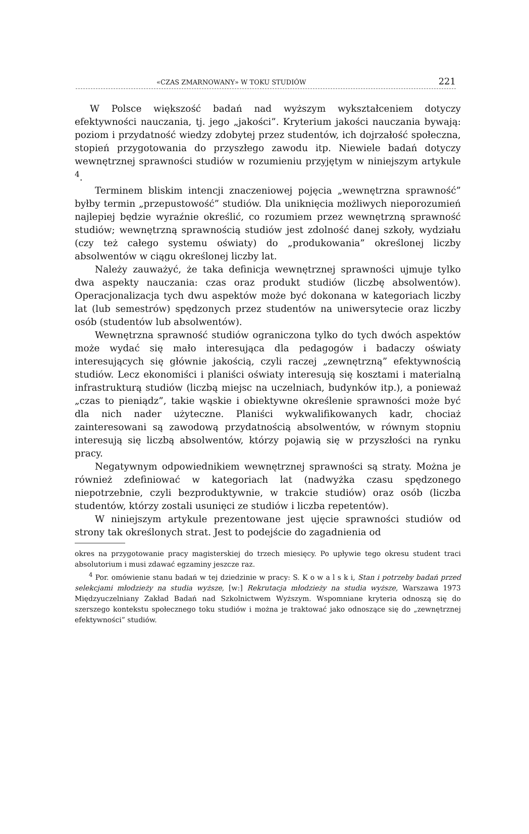«CZAS ZMARNOWANY» W TOKU STUDIÓW 221
W Polsce większość badań nad wyższym wykształceniem dotyczy efektywności nauczania, tj. jego „jakości”. Kryterium jakości nauczania bywają: poziom i przydatność wiedzy zdobytej przez studentów, ich dojrzałość społeczna, stopień przygotowania do przyszłego zawodu itp. Niewiele badań dotyczy wewnętrznej sprawności studiów w rozumieniu przyjętym w niniejszym artykule <sup>4</sup>.
Terminem bliskim intencji znaczeniowej pojęcia „wewnętrzna sprawność” byłby termin „przepustowość” studiów. Dla uniknięcia możliwych nieporozumień najlepiej będzie wyraźnie określić, co rozumiem przez wewnętrzną sprawność studiów; wewnętrzną sprawnością studiów jest zdolność danej szkoły, wydziału (czy też całego systemu oświaty) do „produkowania” określonej liczby absolwentów w ciągu określonej liczby lat.
Należy zauważyć, że taka definicja wewnętrznej sprawności ujmuje tylko dwa aspekty nauczania: czas oraz produkt studiów (liczbę absolwentów). Operacjonalizacja tych dwu aspektów może być dokonana w kategoriach liczby lat (lub semestrów) spędzonych przez studentów na uniwersytecie oraz liczby osób (studentów lub absolwentów).
Wewnętrzna sprawność studiów ograniczona tylko do tych dwóch aspektów może wydać się mało interesująca dla pedagogów i badaczy oświaty interesujących się głównie jakością, czyli raczej „zewnętrzną” efektywnością studiów. Lecz ekonomiści i planiści oświaty interesują się kosztami i materialną infrastrukturą studiów (liczbą miejsc na uczelniach, budynków itp.), a ponieważ „czas to pieniądz”, takie wąskie i obiektywne określenie sprawności może być dla nich nader użyteczne. Planiści wykwalifikowanych kadr, chociaż zainteresowani są zawodową przydatnością absolwentów, w równym stopniu interesują się liczbą absolwentów, którzy pojawią się w przyszłości na rynku pracy.
Negatywnym odpowiednikiem wewnętrznej sprawności są straty. Można je również zdefiniować w kategoriach lat (nadwyżka czasu spędzonego niepotrzebnie, czyli bezproduktywnie, w trakcie studiów) oraz osób (liczba studentów, którzy zostali usunięci ze studiów i liczba repetentów).
W niniejszym artykule prezentowane jest ujęcie sprawności studiów od strony tak określonych strat. Jest to podejście do zagadnienia od
okres na przygotowanie pracy magisterskiej do trzech miesięcy. Po upływie tego okresu student traci absolutorium i musi zdawać egzaminy jeszcze raz.
<sup>4</sup> Por. omówienie stanu badań w tej dziedzinie w pracy: S. K o w a l s k i, Stan i potrzeby badań przed selekcjami młodzieży na studia wyższe, [w:] Rekrutacja młodzieży na studia wyższe, Warszawa 1973 Międzyuczelniany Zakład Badań nad Szkolnictwem Wyższym. Wspomniane kryteria odnoszą się do szerszego kontekstu społecznego toku studiów i można je traktować jako odnoszące się do „zewnętrznej efektywności” studiów.